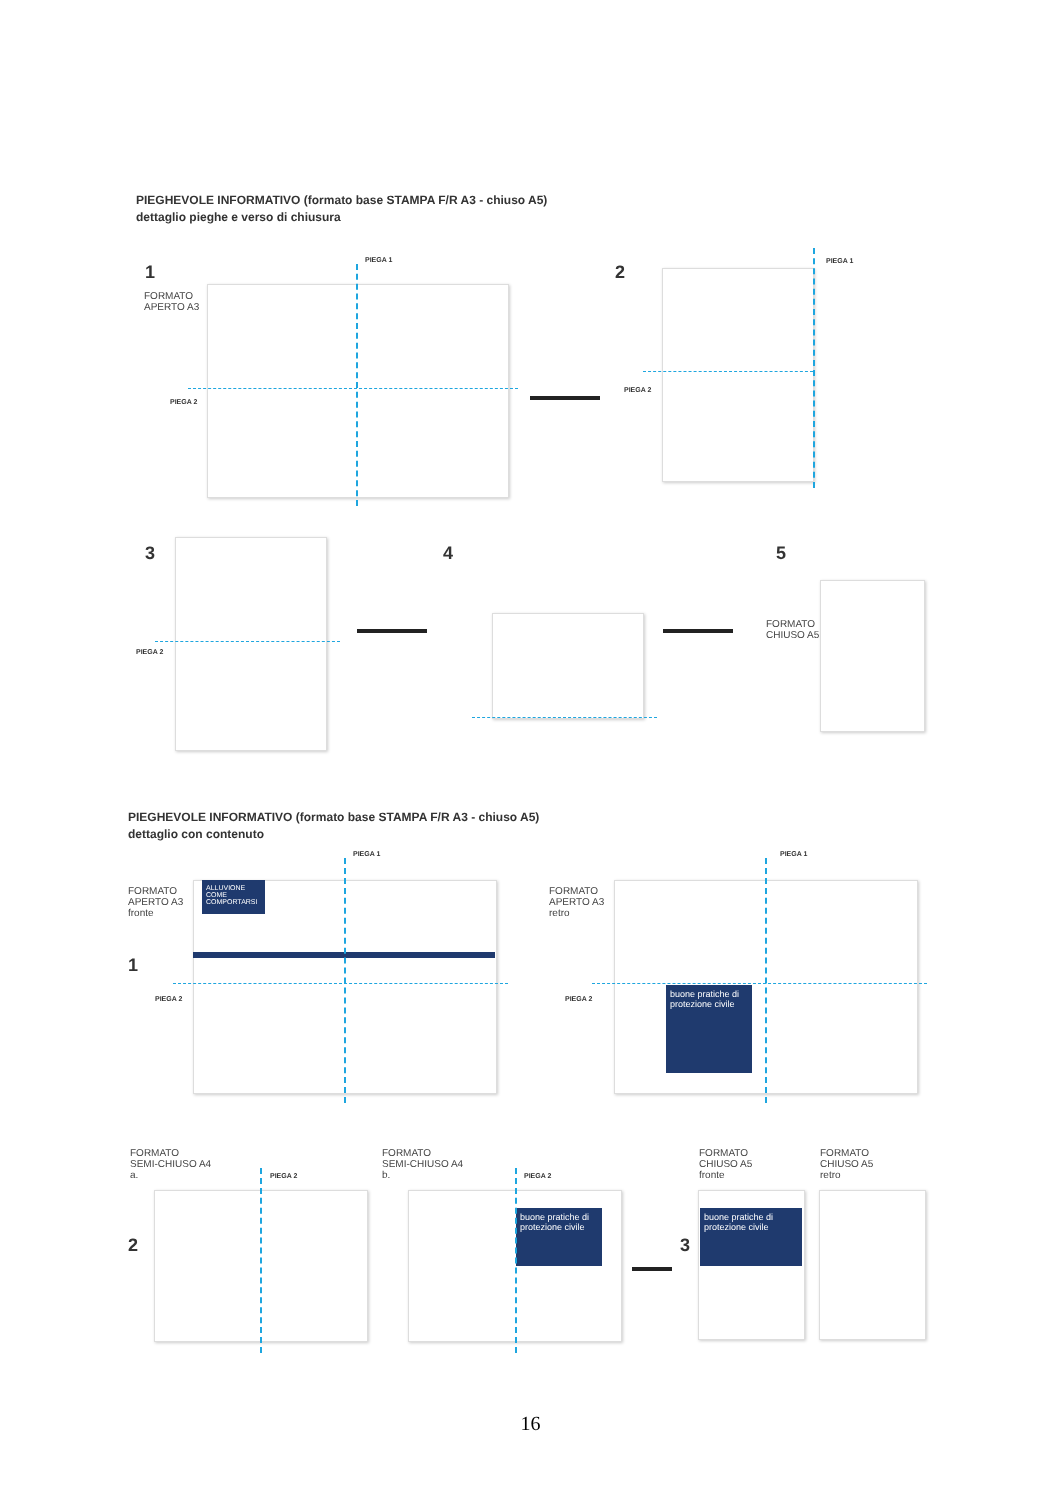PIEGHEVOLE INFORMATIVO (formato base STAMPA F/R A3 - chiuso A5)
dettaglio pieghe e verso di chiusura
1
FORMATO
APERTO A3
PIEGA 1
PIEGA 2
2
PIEGA 1
PIEGA 2
3
PIEGA 2
4 5
FORMATO
CHIUSO A5
PIEGHEVOLE INFORMATIVO (formato base STAMPA F/R A3 - chiuso A5)
dettaglio con contenuto
FORMATO
APERTO A3
fronte
1
PIEGA 1
PIEGA 2
ALLUVIONE
COME COMPORTARSI
FORMATO
APERTO A3
retro
PIEGA 1
PIEGA 2
buone pratiche di protezione civile
FORMATO
SEMI-CHIUSO A4
a.
PIEGA 2
2
FORMATO
SEMI-CHIUSO A4
b.
PIEGA 2
buone pratiche di protezione civile
3
FORMATO
CHIUSO A5
fronte
buone pratiche di protezione civile
FORMATO
CHIUSO A5
retro
16